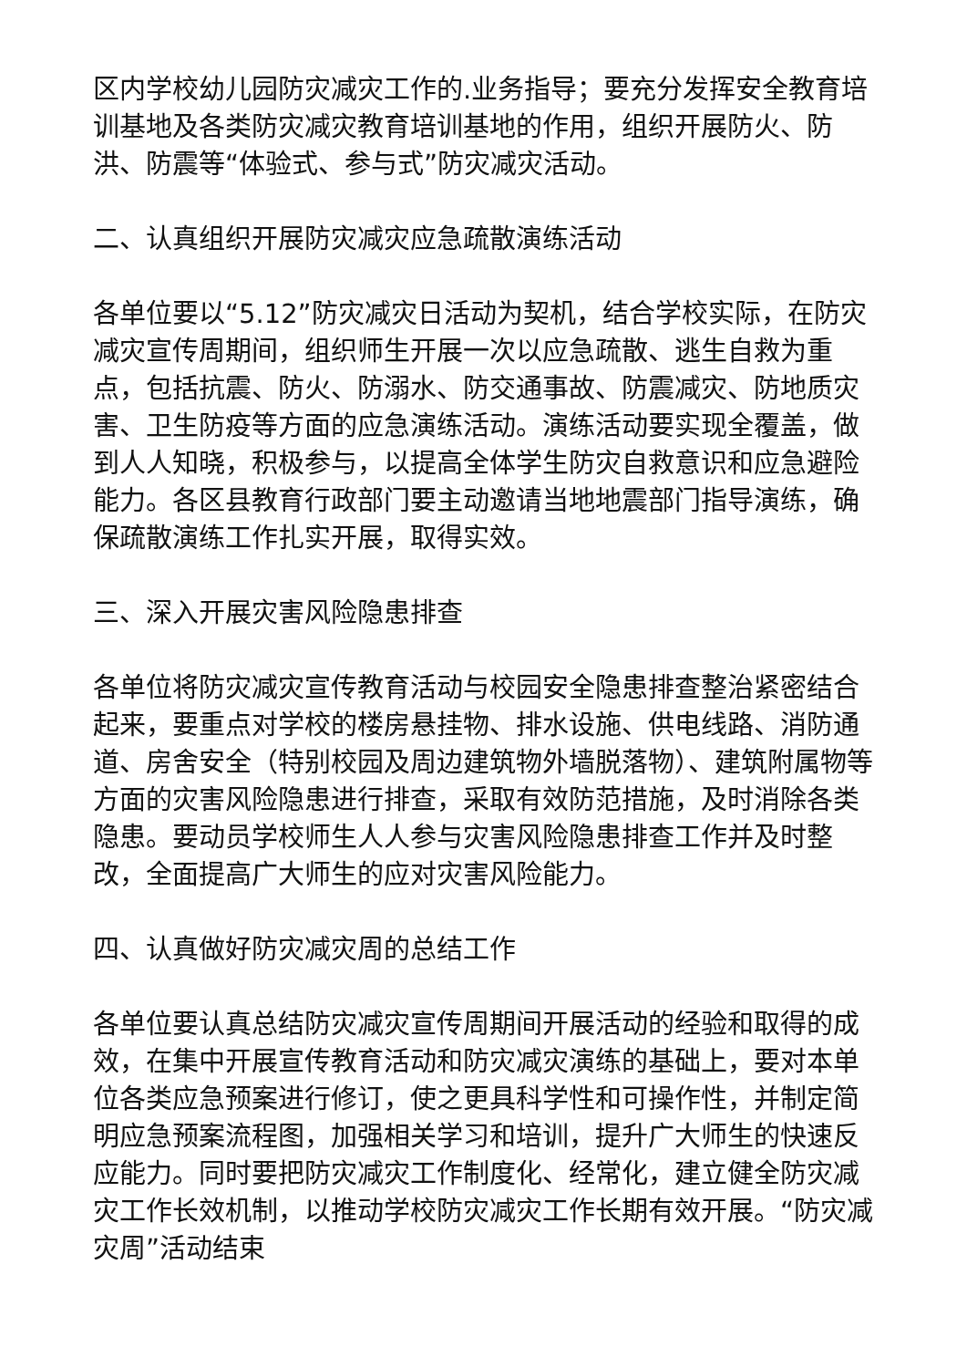区内学校幼儿园防灾减灾工作的.业务指导；要充分发挥安全教育培训基地及各类防灾减灾教育培训基地的作用，组织开展防火、防洪、防震等“体验式、参与式”防灾减灾活动。
二、认真组织开展防灾减灾应急疏散演练活动
各单位要以“5.12”防灾减灾日活动为契机，结合学校实际，在防灾减灾宣传周期间，组织师生开展一次以应急疏散、逃生自救为重点，包括抗震、防火、防溺水、防交通事故、防震减灾、防地质灾害、卫生防疫等方面的应急演练活动。演练活动要实现全覆盖，做到人人知晓，积极参与，以提高全体学生防灾自救意识和应急避险能力。各区县教育行政部门要主动邀请当地地震部门指导演练，确保疏散演练工作扎实开展，取得实效。
三、深入开展灾害风险隐患排查
各单位将防灾减灾宣传教育活动与校园安全隐患排查整治紧密结合起来，要重点对学校的楼房悬挂物、排水设施、供电线路、消防通道、房舍安全（特别校园及周边建筑物外墙脱落物）、建筑附属物等方面的灾害风险隐患进行排查，采取有效防范措施，及时消除各类隐患。要动员学校师生人人参与灾害风险隐患排查工作并及时整改，全面提高广大师生的应对灾害风险能力。
四、认真做好防灾减灾周的总结工作
各单位要认真总结防灾减灾宣传周期间开展活动的经验和取得的成效，在集中开展宣传教育活动和防灾减灾演练的基础上，要对本单位各类应急预案进行修订，使之更具科学性和可操作性，并制定简明应急预案流程图，加强相关学习和培训，提升广大师生的快速反应能力。同时要把防灾减灾工作制度化、经常化，建立健全防灾减灾工作长效机制，以推动学校防灾减灾工作长期有效开展。“防灾减灾周”活动结束